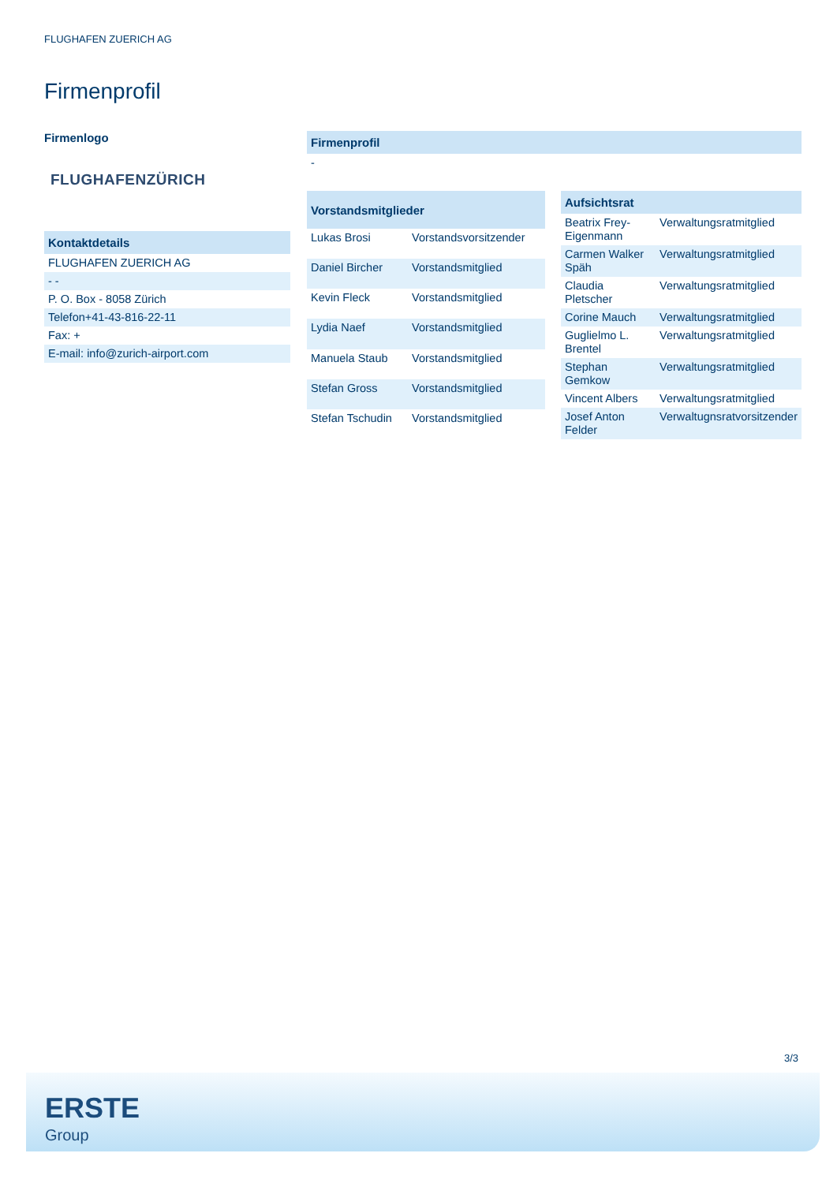FLUGHAFEN ZUERICH AG
Firmenprofil
Firmenlogo
FLUGHAFENZÜRICH
| Kontaktdetails |
| --- |
| FLUGHAFEN ZUERICH AG |
| - - |
| P. O. Box - 8058 Zürich |
| Telefon+41-43-816-22-11 |
| Fax: + |
| E-mail: info@zurich-airport.com |
| Firmenprofil |
| --- |
| - |
| Vorstandsmitglieder | |
| --- | --- |
| Lukas Brosi | Vorstandsvorsitzender |
| Daniel Bircher | Vorstandsmitglied |
| Kevin Fleck | Vorstandsmitglied |
| Lydia Naef | Vorstandsmitglied |
| Manuela Staub | Vorstandsmitglied |
| Stefan Gross | Vorstandsmitglied |
| Stefan Tschudin | Vorstandsmitglied |
| Aufsichtsrat | |
| --- | --- |
| Beatrix Frey-Eigenmann | Verwaltungsratmitglied |
| Carmen Walker Späh | Verwaltungsratmitglied |
| Claudia Pletscher | Verwaltungsratmitglied |
| Corine Mauch | Verwaltungsratmitglied |
| Guglielmo L. Brentel | Verwaltungsratmitglied |
| Stephan Gemkow | Verwaltungsratmitglied |
| Vincent Albers | Verwaltungsratmitglied |
| Josef Anton Felder | Verwaltugnsratvorsitzender |
3/3
ERSTE
Group